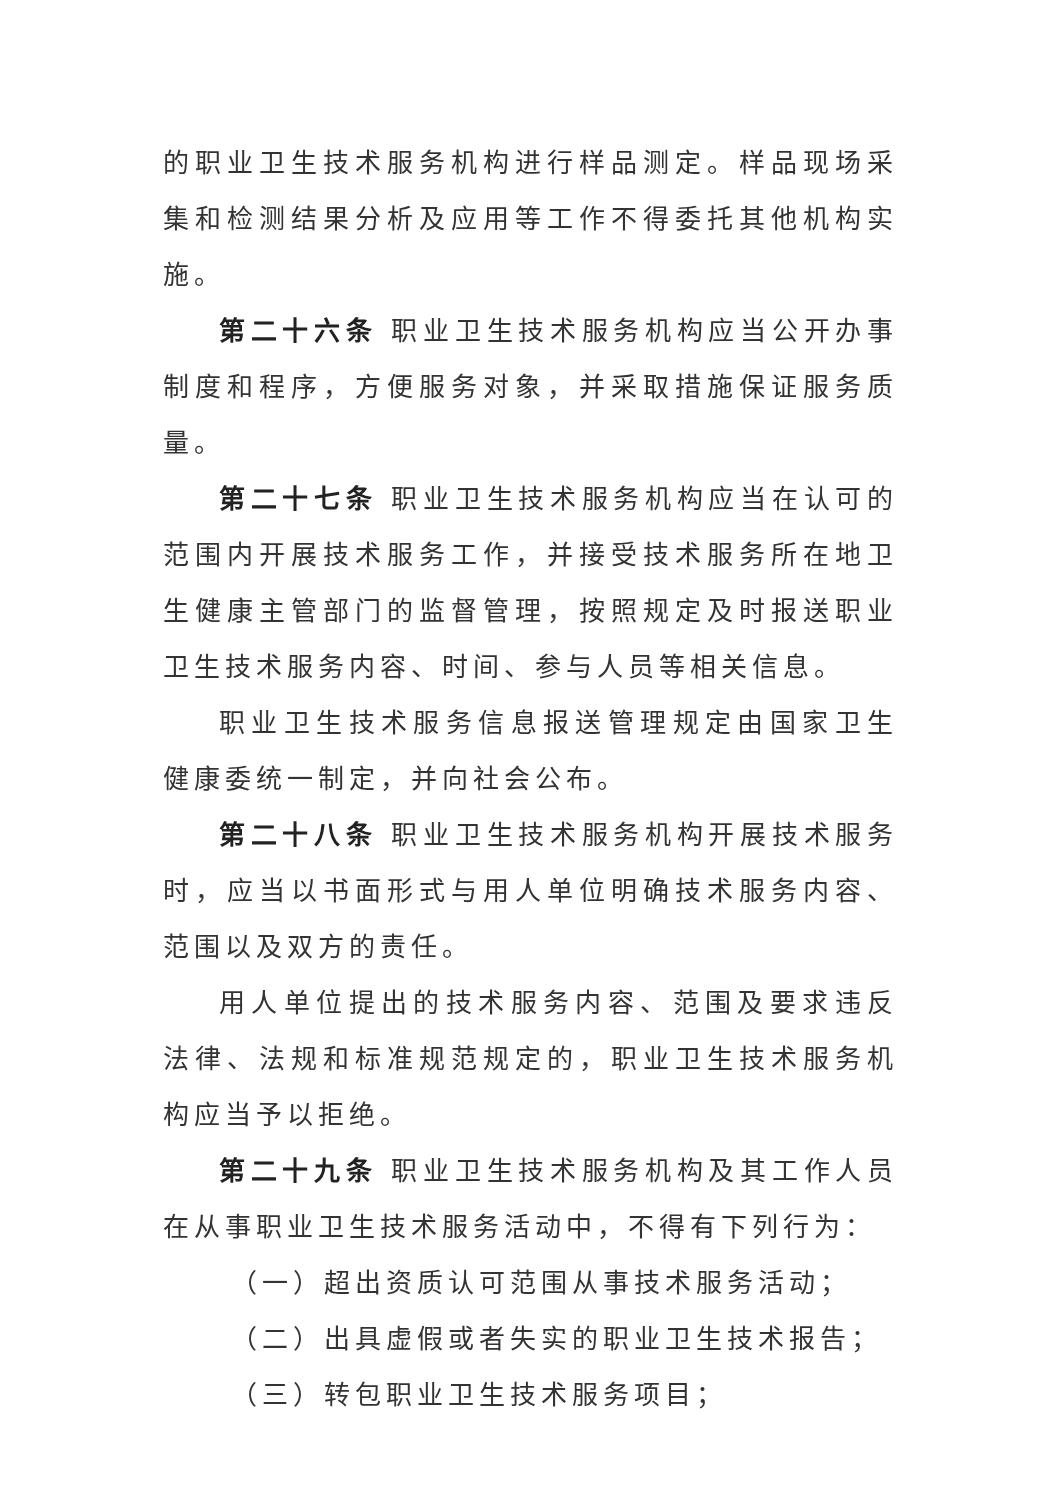的职业卫生技术服务机构进行样品测定。样品现场采集和检测结果分析及应用等工作不得委托其他机构实施。
第二十六条 职业卫生技术服务机构应当公开办事制度和程序，方便服务对象，并采取措施保证服务质量。
第二十七条 职业卫生技术服务机构应当在认可的范围内开展技术服务工作，并接受技术服务所在地卫生健康主管部门的监督管理，按照规定及时报送职业卫生技术服务内容、时间、参与人员等相关信息。
职业卫生技术服务信息报送管理规定由国家卫生健康委统一制定，并向社会公布。
第二十八条 职业卫生技术服务机构开展技术服务时，应当以书面形式与用人单位明确技术服务内容、范围以及双方的责任。
用人单位提出的技术服务内容、范围及要求违反法律、法规和标准规范规定的，职业卫生技术服务机构应当予以拒绝。
第二十九条 职业卫生技术服务机构及其工作人员在从事职业卫生技术服务活动中，不得有下列行为：
（一）超出资质认可范围从事技术服务活动；
（二）出具虚假或者失实的职业卫生技术报告；
（三）转包职业卫生技术服务项目；